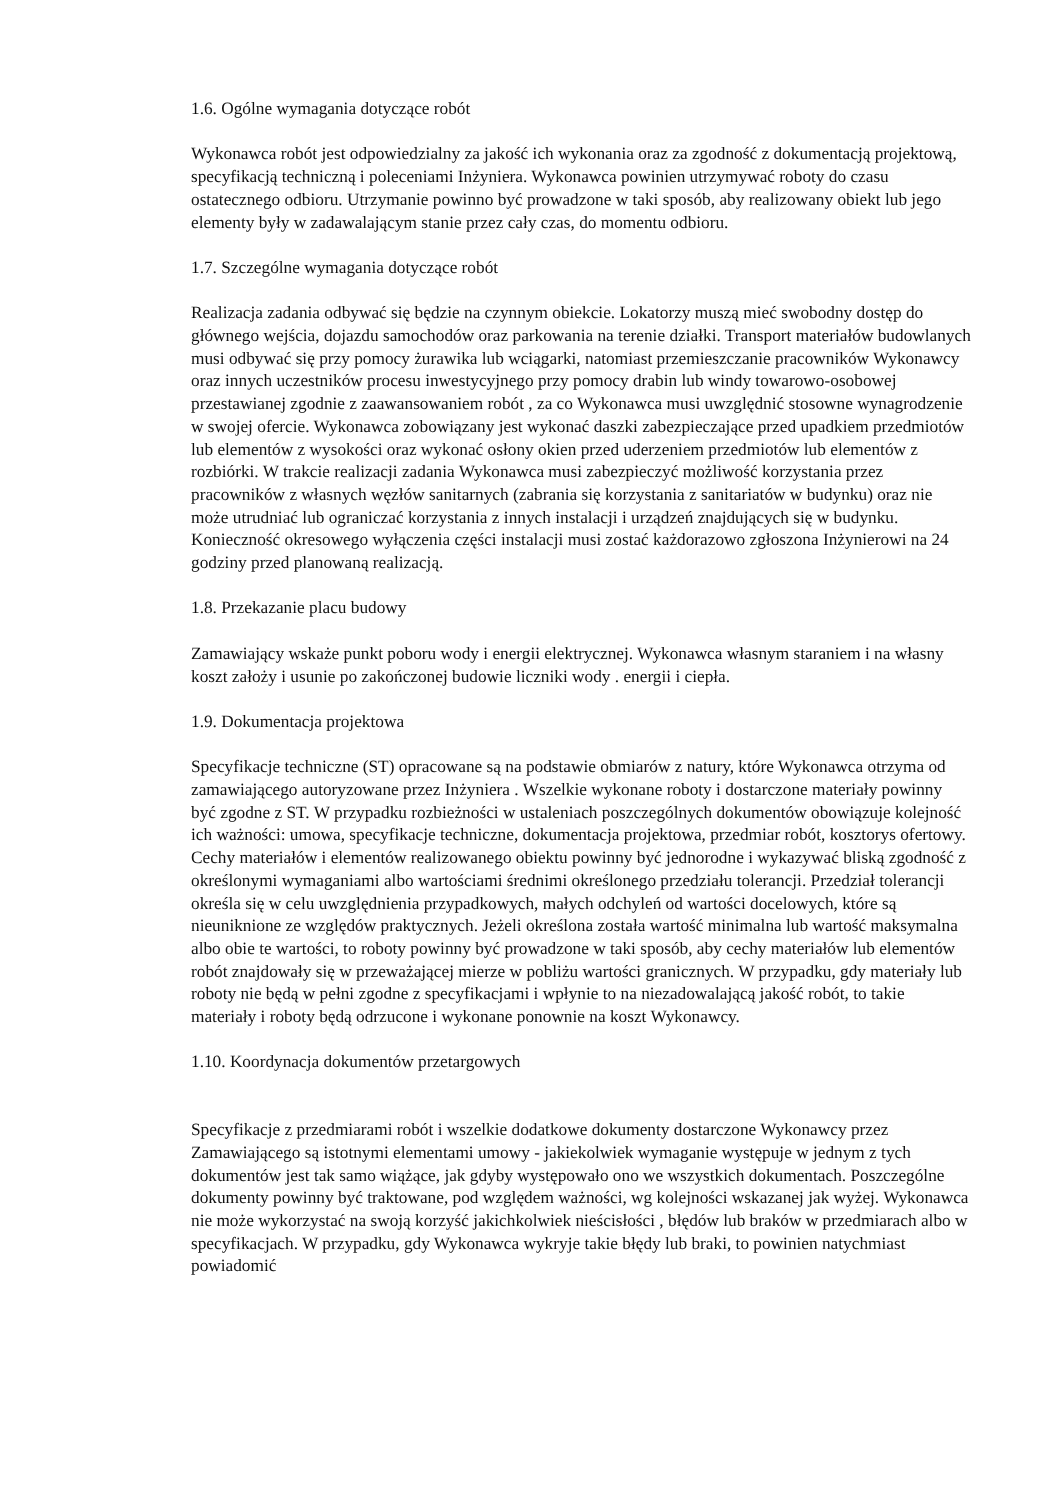1.6. Ogólne wymagania dotyczące robót
Wykonawca robót jest odpowiedzialny za jakość ich wykonania oraz za zgodność z dokumentacją projektową, specyfikacją techniczną i poleceniami Inżyniera. Wykonawca powinien utrzymywać roboty do czasu ostatecznego odbioru. Utrzymanie powinno być prowadzone w taki sposób, aby realizowany obiekt lub jego elementy były w zadawalającym stanie przez cały czas, do momentu odbioru.
1.7. Szczególne wymagania dotyczące robót
Realizacja zadania odbywać się będzie na czynnym obiekcie. Lokatorzy muszą mieć swobodny dostęp do głównego wejścia, dojazdu samochodów oraz parkowania na terenie działki. Transport materiałów budowlanych musi odbywać się przy pomocy żurawika lub wciągarki, natomiast przemieszczanie pracowników Wykonawcy oraz innych uczestników procesu inwestycyjnego przy pomocy drabin lub windy towarowo-osobowej przestawianej zgodnie z zaawansowaniem robót , za co Wykonawca musi uwzględnić stosowne wynagrodzenie w swojej ofercie. Wykonawca zobowiązany jest wykonać daszki zabezpieczające przed upadkiem przedmiotów lub elementów z wysokości oraz wykonać osłony okien przed uderzeniem przedmiotów lub elementów z rozbiórki. W trakcie realizacji zadania Wykonawca musi zabezpieczyć możliwość korzystania przez pracowników z własnych węzłów sanitarnych (zabrania się korzystania z sanitariatów w budynku) oraz nie może utrudniać lub ograniczać korzystania z innych instalacji i urządzeń znajdujących się w budynku. Konieczność okresowego wyłączenia części instalacji musi zostać każdorazowo zgłoszona Inżynierowi na 24 godziny przed planowaną realizacją.
1.8. Przekazanie placu budowy
Zamawiający wskaże punkt poboru wody i energii elektrycznej. Wykonawca własnym staraniem i na własny koszt założy i usunie po zakończonej budowie liczniki wody . energii i ciepła.
1.9. Dokumentacja projektowa
Specyfikacje techniczne (ST) opracowane są na podstawie obmiarów z natury, które Wykonawca otrzyma od zamawiającego autoryzowane przez Inżyniera . Wszelkie wykonane roboty i dostarczone materiały powinny być zgodne z ST. W przypadku rozbieżności w ustaleniach poszczególnych dokumentów obowiązuje kolejność ich ważności: umowa, specyfikacje techniczne, dokumentacja projektowa, przedmiar robót, kosztorys ofertowy. Cechy materiałów i elementów realizowanego obiektu powinny być jednorodne i wykazywać bliską zgodność z określonymi wymaganiami albo wartościami średnimi określonego przedziału tolerancji. Przedział tolerancji określa się w celu uwzględnienia przypadkowych, małych odchyleń od wartości docelowych, które są nieuniknione ze względów praktycznych. Jeżeli określona została wartość minimalna lub wartość maksymalna albo obie te wartości, to roboty powinny być prowadzone w taki sposób, aby cechy materiałów lub elementów robót znajdowały się w przeważającej mierze w pobliżu wartości granicznych. W przypadku, gdy materiały lub roboty nie będą w pełni zgodne z specyfikacjami i wpłynie to na niezadowalającą jakość robót, to takie materiały i roboty będą odrzucone i wykonane ponownie na koszt Wykonawcy.
1.10. Koordynacja dokumentów przetargowych
Specyfikacje z przedmiarami robót i wszelkie dodatkowe dokumenty dostarczone Wykonawcy przez Zamawiającego są istotnymi elementami umowy - jakiekolwiek wymaganie występuje w jednym z tych dokumentów jest tak samo wiążące, jak gdyby występowało ono we wszystkich dokumentach. Poszczególne dokumenty powinny być traktowane, pod względem ważności, wg kolejności wskazanej jak wyżej. Wykonawca nie może wykorzystać na swoją korzyść jakichkolwiek nieścisłości , błędów lub braków w przedmiarach albo w specyfikacjach. W przypadku, gdy Wykonawca wykryje takie błędy lub braki, to powinien natychmiast powiadomić